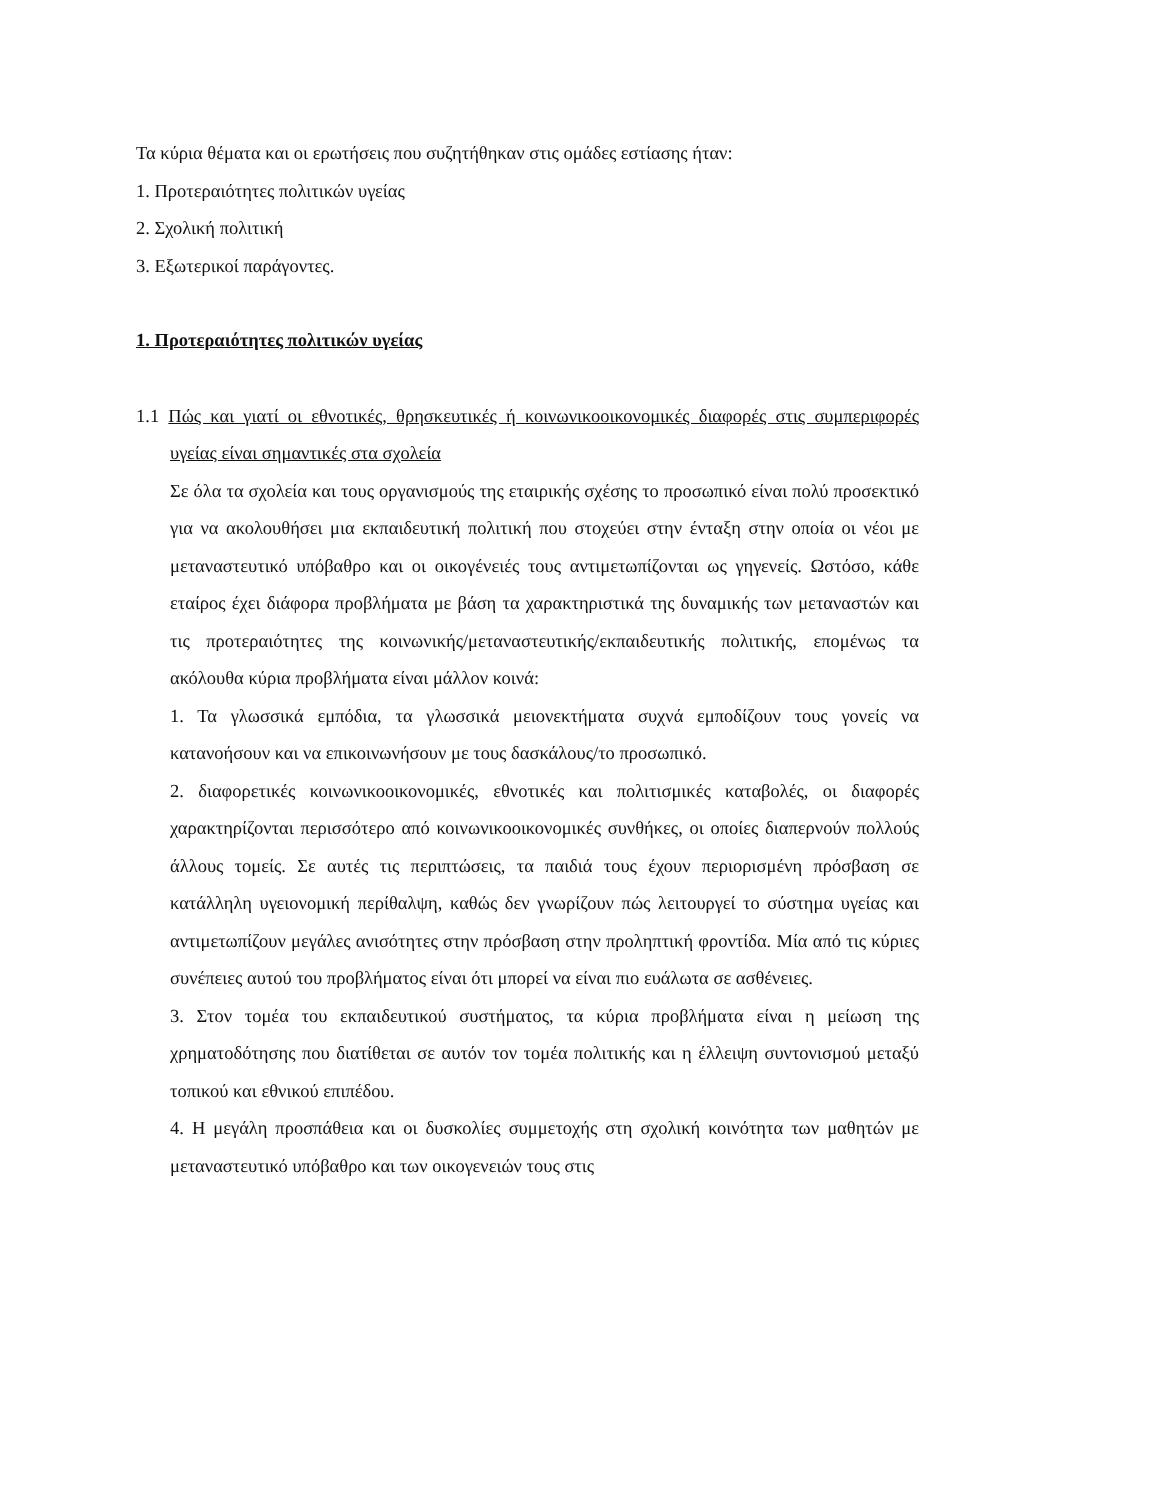Τα κύρια θέματα και οι ερωτήσεις που συζητήθηκαν στις ομάδες εστίασης ήταν:
1. Προτεραιότητες πολιτικών υγείας
2. Σχολική πολιτική
3. Εξωτερικοί παράγοντες.
1. Προτεραιότητες πολιτικών υγείας
1.1 Πώς και γιατί οι εθνοτικές, θρησκευτικές ή κοινωνικοοικονομικές διαφορές στις συμπεριφορές υγείας είναι σημαντικές στα σχολεία
Σε όλα τα σχολεία και τους οργανισμούς της εταιρικής σχέσης το προσωπικό είναι πολύ προσεκτικό για να ακολουθήσει μια εκπαιδευτική πολιτική που στοχεύει στην ένταξη στην οποία οι νέοι με μεταναστευτικό υπόβαθρο και οι οικογένειές τους αντιμετωπίζονται ως γηγενείς. Ωστόσο, κάθε εταίρος έχει διάφορα προβλήματα με βάση τα χαρακτηριστικά της δυναμικής των μεταναστών και τις προτεραιότητες της κοινωνικής/μεταναστευτικής/εκπαιδευτικής πολιτικής, επομένως τα ακόλουθα κύρια προβλήματα είναι μάλλον κοινά:
1. Τα γλωσσικά εμπόδια, τα γλωσσικά μειονεκτήματα συχνά εμποδίζουν τους γονείς να κατανοήσουν και να επικοινωνήσουν με τους δασκάλους/το προσωπικό.
2. διαφορετικές κοινωνικοοικονομικές, εθνοτικές και πολιτισμικές καταβολές, οι διαφορές χαρακτηρίζονται περισσότερο από κοινωνικοοικονομικές συνθήκες, οι οποίες διαπερνούν πολλούς άλλους τομείς. Σε αυτές τις περιπτώσεις, τα παιδιά τους έχουν περιορισμένη πρόσβαση σε κατάλληλη υγειονομική περίθαλψη, καθώς δεν γνωρίζουν πώς λειτουργεί το σύστημα υγείας και αντιμετωπίζουν μεγάλες ανισότητες στην πρόσβαση στην προληπτική φροντίδα. Μία από τις κύριες συνέπειες αυτού του προβλήματος είναι ότι μπορεί να είναι πιο ευάλωτα σε ασθένειες.
3. Στον τομέα του εκπαιδευτικού συστήματος, τα κύρια προβλήματα είναι η μείωση της χρηματοδότησης που διατίθεται σε αυτόν τον τομέα πολιτικής και η έλλειψη συντονισμού μεταξύ τοπικού και εθνικού επιπέδου.
4. Η μεγάλη προσπάθεια και οι δυσκολίες συμμετοχής στη σχολική κοινότητα των μαθητών με μεταναστευτικό υπόβαθρο και των οικογενειών τους στις